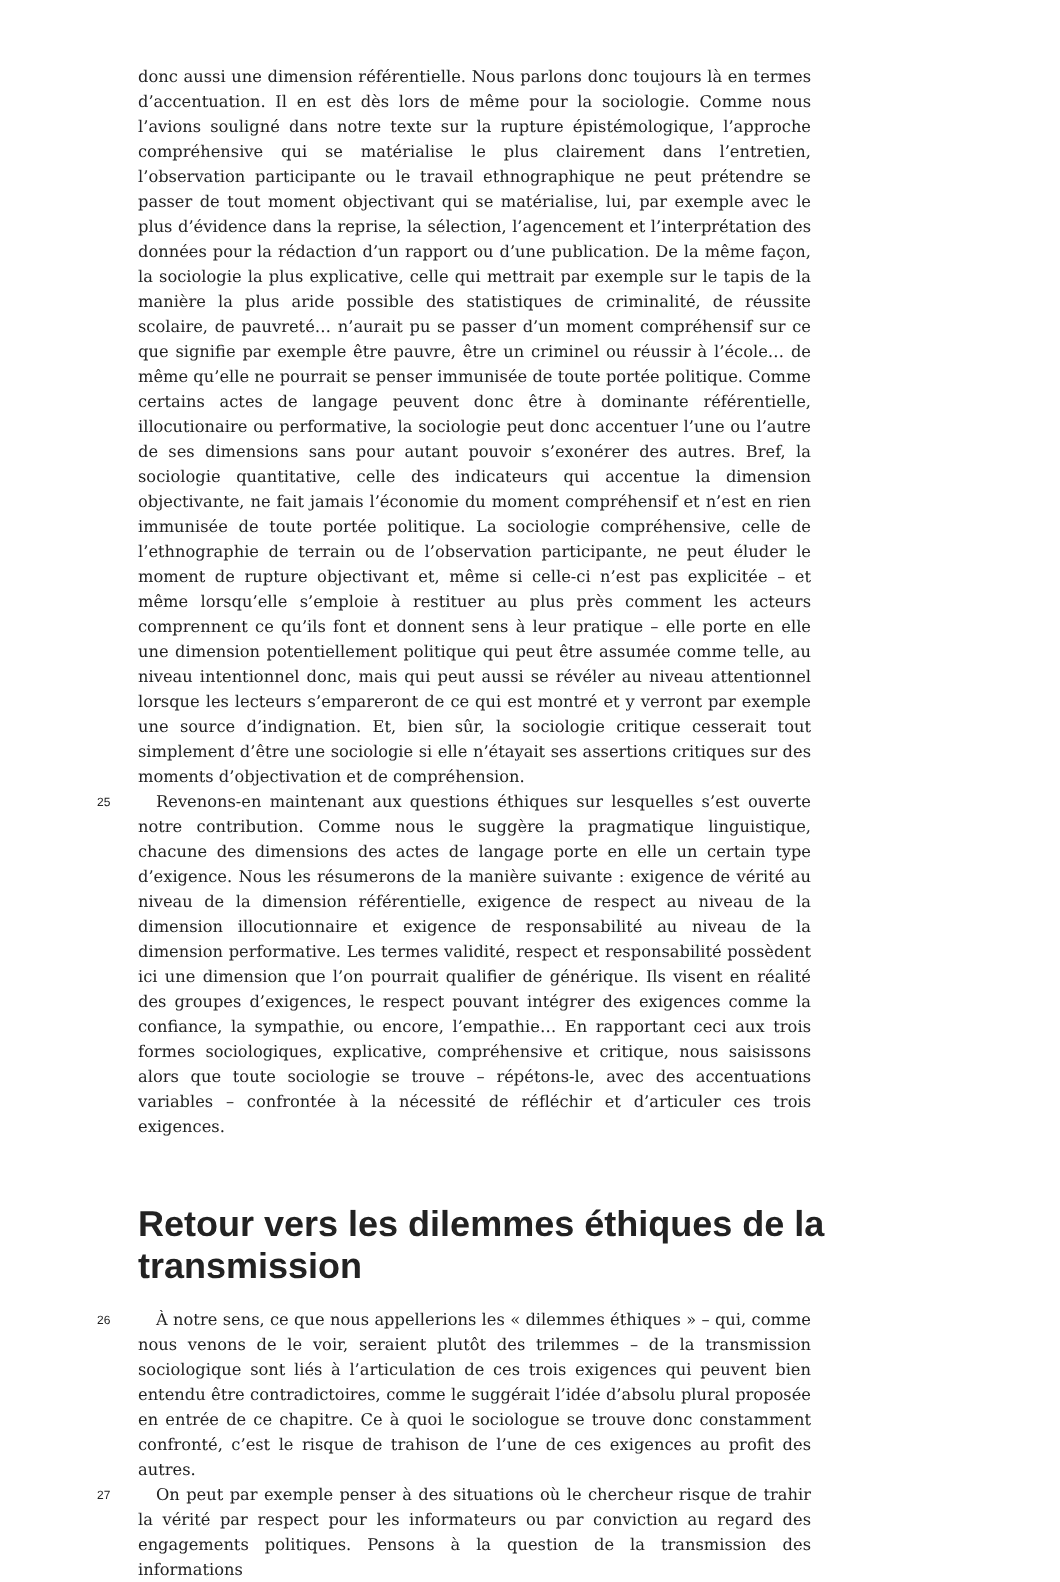donc aussi une dimension référentielle. Nous parlons donc toujours là en termes d’accentuation. Il en est dès lors de même pour la sociologie. Comme nous l’avions souligné dans notre texte sur la rupture épistémologique, l’approche compréhensive qui se matérialise le plus clairement dans l’entretien, l’observation participante ou le travail ethnographique ne peut prétendre se passer de tout moment objectivant qui se matérialise, lui, par exemple avec le plus d’évidence dans la reprise, la sélection, l’agencement et l’interprétation des données pour la rédaction d’un rapport ou d’une publication. De la même façon, la sociologie la plus explicative, celle qui mettrait par exemple sur le tapis de la manière la plus aride possible des statistiques de criminalité, de réussite scolaire, de pauvreté… n’aurait pu se passer d’un moment compréhensif sur ce que signifie par exemple être pauvre, être un criminel ou réussir à l’école… de même qu’elle ne pourrait se penser immunisée de toute portée politique. Comme certains actes de langage peuvent donc être à dominante référentielle, illocutionaire ou performative, la sociologie peut donc accentuer l’une ou l’autre de ses dimensions sans pour autant pouvoir s’exonérer des autres. Bref, la sociologie quantitative, celle des indicateurs qui accentue la dimension objectivante, ne fait jamais l’économie du moment compréhensif et n’est en rien immunisée de toute portée politique. La sociologie compréhensive, celle de l’ethnographie de terrain ou de l’observation participante, ne peut éluder le moment de rupture objectivant et, même si celle-ci n’est pas explicitée – et même lorsqu’elle s’emploie à restituer au plus près comment les acteurs comprennent ce qu’ils font et donnent sens à leur pratique – elle porte en elle une dimension potentiellement politique qui peut être assumée comme telle, au niveau intentionnel donc, mais qui peut aussi se révéler au niveau attentionnel lorsque les lecteurs s’empareront de ce qui est montré et y verront par exemple une source d’indignation. Et, bien sûr, la sociologie critique cesserait tout simplement d’être une sociologie si elle n’étayait ses assertions critiques sur des moments d’objectivation et de compréhension.
25
Revenons-en maintenant aux questions éthiques sur lesquelles s’est ouverte notre contribution. Comme nous le suggère la pragmatique linguistique, chacune des dimensions des actes de langage porte en elle un certain type d’exigence. Nous les résumerons de la manière suivante : exigence de vérité au niveau de la dimension référentielle, exigence de respect au niveau de la dimension illocutionnaire et exigence de responsabilité au niveau de la dimension performative. Les termes validité, respect et responsabilité possèdent ici une dimension que l’on pourrait qualifier de générique. Ils visent en réalité des groupes d’exigences, le respect pouvant intégrer des exigences comme la confiance, la sympathie, ou encore, l’empathie… En rapportant ceci aux trois formes sociologiques, explicative, compréhensive et critique, nous saisissons alors que toute sociologie se trouve – répétons-le, avec des accentuations variables – confrontée à la nécessité de réfléchir et d’articuler ces trois exigences.
Retour vers les dilemmes éthiques de la transmission
26
À notre sens, ce que nous appellerions les « dilemmes éthiques » – qui, comme nous venons de le voir, seraient plutôt des trilemmes – de la transmission sociologique sont liés à l’articulation de ces trois exigences qui peuvent bien entendu être contradictoires, comme le suggérait l’idée d’absolu plural proposée en entrée de ce chapitre. Ce à quoi le sociologue se trouve donc constamment confronté, c’est le risque de trahison de l’une de ces exigences au profit des autres.
27
On peut par exemple penser à des situations où le chercheur risque de trahir la vérité par respect pour les informateurs ou par conviction au regard des engagements politiques. Pensons à la question de la transmission des informations